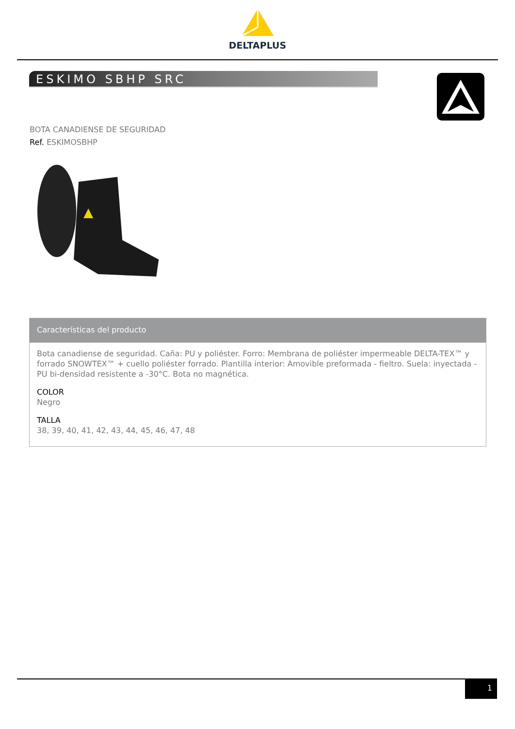DELTAPLUS
ESKIMO SBHP SRC
BOTA CANADIENSE DE SEGURIDAD
Ref. ESKIMOSBHP
Características del producto
Bota canadiense de seguridad. Caña: PU y poliéster. Forro: Membrana de poliéster impermeable DELTA-TEX™ y forrado SNOWTEX™ + cuello poliéster forrado. Plantilla interior: Amovible preformada - fieltro. Suela: inyectada - PU bi-densidad resistente a -30°C. Bota no magnética.
COLOR
Negro
TALLA
38, 39, 40, 41, 42, 43, 44, 45, 46, 47, 48
1